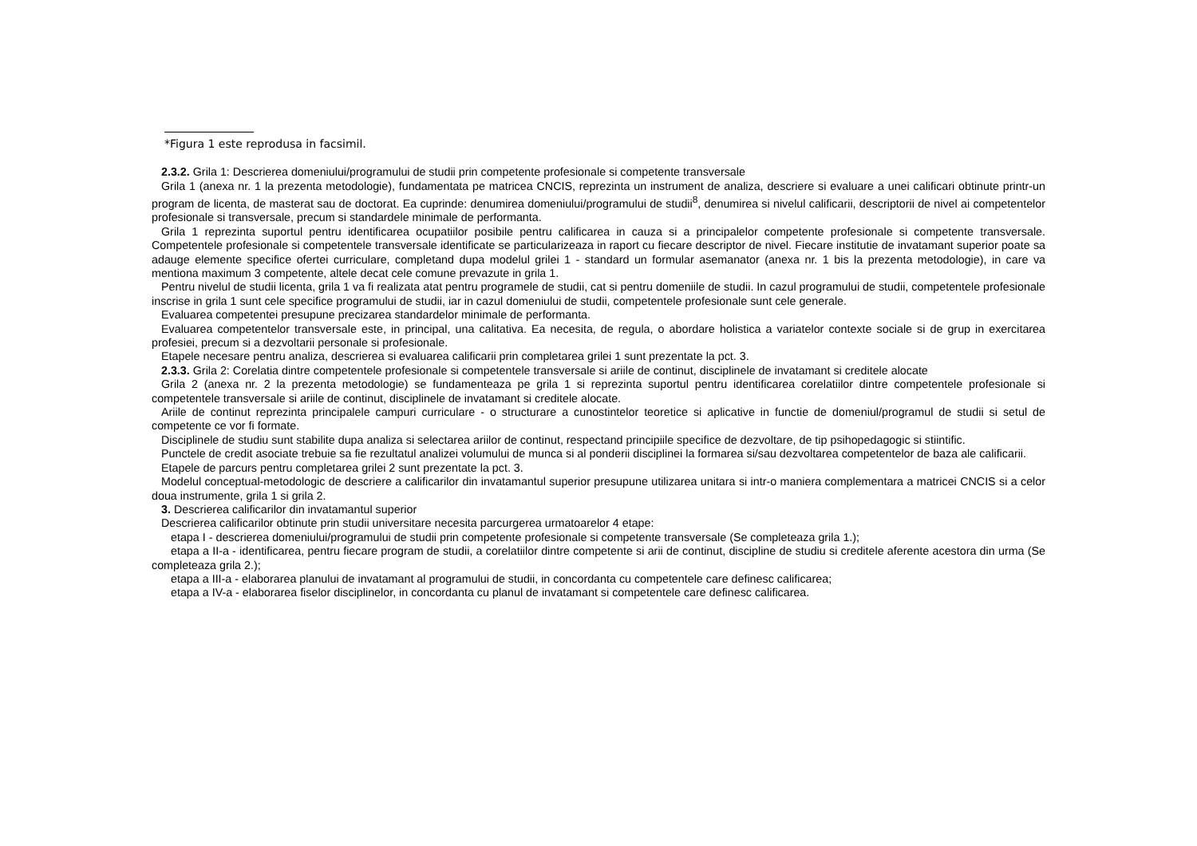*Figura 1 este reprodusa in facsimil.
2.3.2. Grila 1: Descrierea domeniului/programului de studii prin competente profesionale si competente transversale
Grila 1 (anexa nr. 1 la prezenta metodologie), fundamentata pe matricea CNCIS, reprezinta un instrument de analiza, descriere si evaluare a unei calificari obtinute printr-un program de licenta, de masterat sau de doctorat. Ea cuprinde: denumirea domeniului/programului de studii<sup>8</sup>, denumirea si nivelul calificarii, descriptorii de nivel ai competentelor profesionale si transversale, precum si standardele minimale de performanta.
Grila 1 reprezinta suportul pentru identificarea ocupatiilor posibile pentru calificarea in cauza si a principalelor competente profesionale si competente transversale. Competentele profesionale si competentele transversale identificate se particularizeaza in raport cu fiecare descriptor de nivel. Fiecare institutie de invatamant superior poate sa adauge elemente specifice ofertei curriculare, completand dupa modelul grilei 1 - standard un formular asemanator (anexa nr. 1 bis la prezenta metodologie), in care va mentiona maximum 3 competente, altele decat cele comune prevazute in grila 1.
Pentru nivelul de studii licenta, grila 1 va fi realizata atat pentru programele de studii, cat si pentru domeniile de studii. In cazul programului de studii, competentele profesionale inscrise in grila 1 sunt cele specifice programului de studii, iar in cazul domeniului de studii, competentele profesionale sunt cele generale.
Evaluarea competentei presupune precizarea standardelor minimale de performanta.
Evaluarea competentelor transversale este, in principal, una calitativa. Ea necesita, de regula, o abordare holistica a variatelor contexte sociale si de grup in exercitarea profesiei, precum si a dezvoltarii personale si profesionale.
Etapele necesare pentru analiza, descrierea si evaluarea calificarii prin completarea grilei 1 sunt prezentate la pct. 3.
2.3.3. Grila 2: Corelatia dintre competentele profesionale si competentele transversale si ariile de continut, disciplinele de invatamant si creditele alocate
Grila 2 (anexa nr. 2 la prezenta metodologie) se fundamenteaza pe grila 1 si reprezinta suportul pentru identificarea corelatiilor dintre competentele profesionale si competentele transversale si ariile de continut, disciplinele de invatamant si creditele alocate.
Ariile de continut reprezinta principalele campuri curriculare - o structurare a cunostintelor teoretice si aplicative in functie de domeniul/programul de studii si setul de competente ce vor fi formate.
Disciplinele de studiu sunt stabilite dupa analiza si selectarea ariilor de continut, respectand principiile specifice de dezvoltare, de tip psihopedagogic si stiintific.
Punctele de credit asociate trebuie sa fie rezultatul analizei volumului de munca si al ponderii disciplinei la formarea si/sau dezvoltarea competentelor de baza ale calificarii.
Etapele de parcurs pentru completarea grilei 2 sunt prezentate la pct. 3.
Modelul conceptual-metodologic de descriere a calificarilor din invatamantul superior presupune utilizarea unitara si intr-o maniera complementara a matricei CNCIS si a celor doua instrumente, grila 1 si grila 2.
3. Descrierea calificarilor din invatamantul superior
Descrierea calificarilor obtinute prin studii universitare necesita parcurgerea urmatoarelor 4 etape:
etapa I - descrierea domeniului/programului de studii prin competente profesionale si competente transversale (Se completeaza grila 1.);
etapa a II-a - identificarea, pentru fiecare program de studii, a corelatiilor dintre competente si arii de continut, discipline de studiu si creditele aferente acestora din urma (Se completeaza grila 2.);
etapa a III-a - elaborarea planului de invatamant al programului de studii, in concordanta cu competentele care definesc calificarea;
etapa a IV-a - elaborarea fiselor disciplinelor, in concordanta cu planul de invatamant si competentele care definesc calificarea.